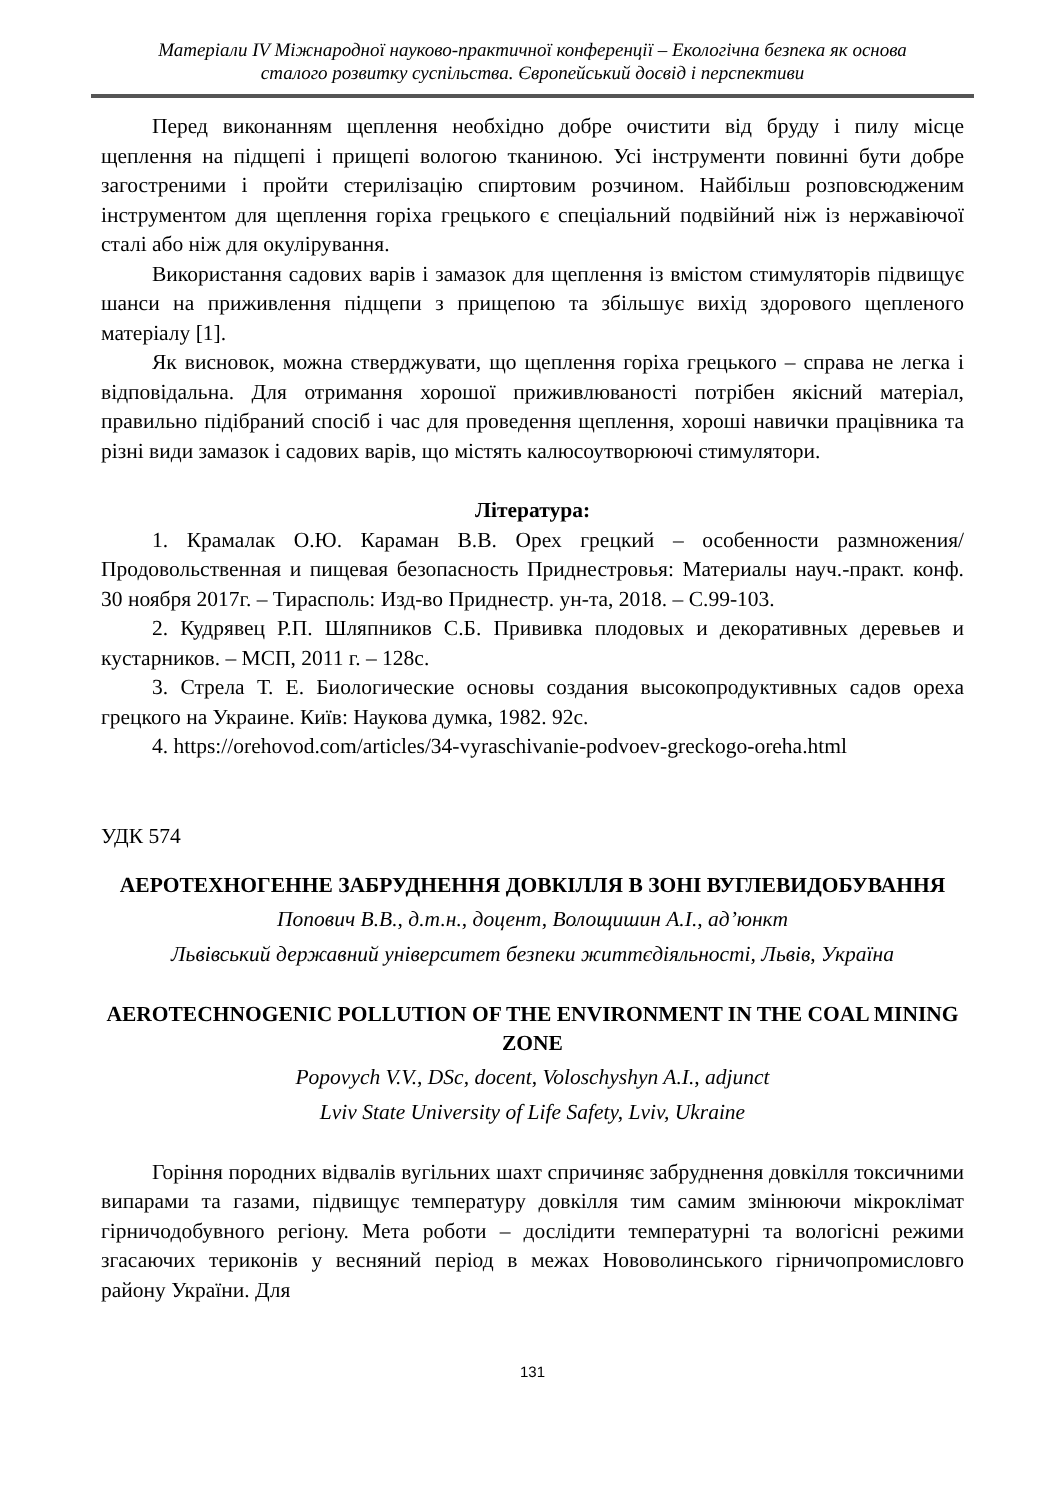Матеріали IV Міжнародної науково-практичної конференції – Екологічна безпека як основа
сталого розвитку суспільства. Європейський досвід і перспективи
Перед виконанням щеплення необхідно добре очистити від бруду і пилу місце щеплення на підщепі і прищепі вологою тканиною. Усі інструменти повинні бути добре загостреними і пройти стерилізацію спиртовим розчином. Найбільш розповсюдженим інструментом для щеплення горіха грецького є спеціальний подвійний ніж із нержавіючої сталі або ніж для окулірування.
Використання садових варів і замазок для щеплення із вмістом стимуляторів підвищує шанси на приживлення підщепи з прищепою та збільшує вихід здорового щепленого матеріалу [1].
Як висновок, можна стверджувати, що щеплення горіха грецького – справа не легка і відповідальна. Для отримання хорошої приживлюваності потрібен якісний матеріал, правильно підібраний спосіб і час для проведення щеплення, хороші навички працівника та різні види замазок і садових варів, що містять калюсоутворюючі стимулятори.
Література:
1. Крамалак О.Ю. Караман В.В. Орех грецкий – особенности размножения/ Продовольственная и пищевая безопасность Приднестровья: Материалы науч.-практ. конф. 30 ноября 2017г. – Тирасполь: Изд-во Приднестр. ун-та, 2018. – С.99-103.
2. Кудрявец Р.П. Шляпников С.Б. Прививка плодовых и декоративных деревьев и кустарников. – МСП, 2011 г. – 128с.
3. Стрела Т. Е. Биологические основы создания высокопродуктивных садов ореха грецкого на Украине. Київ: Наукова думка, 1982. 92с.
4. https://orehovod.com/articles/34-vyraschivanie-podvoev-greckogo-oreha.html
УДК 574
АЕРОТЕХНОГЕННЕ ЗАБРУДНЕННЯ ДОВКІЛЛЯ В ЗОНІ ВУГЛЕВИДОБУВАННЯ
Попович В.В., д.т.н., доцент, Волощишин А.І., ад’юнкт
Львівський державний університет безпеки життєдіяльності, Львів, Україна
AEROTECHNOGENIC POLLUTION OF THE ENVIRONMENT IN THE COAL MINING ZONE
Popovych V.V., DSc, docent, Voloschyshyn A.I., adjunct
Lviv State University of Life Safety, Lviv, Ukraine
Горіння породних відвалів вугільних шахт спричиняє забруднення довкілля токсичними випарами та газами, підвищує температуру довкілля тим самим змінюючи мікроклімат гірничодобувного регіону. Мета роботи – дослідити температурні та вологісні режими згасаючих териконів у весняний період в межах Нововолинського гірничопромисловго району України. Для
131